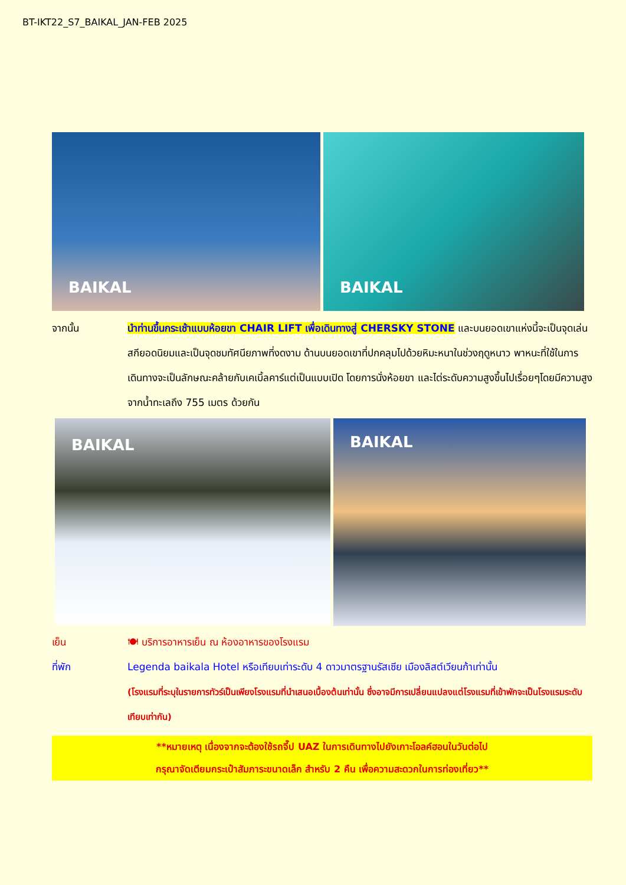BT-IKT22_S7_BAIKAL_JAN-FEB 2025
BAIKAL
BAIKAL
จากนั้น นำท่านขึ้นกระเช้าแบบห้อยขา CHAIR LIFT เพื่อเดินทางสู่ CHERSKY STONE และบนยอดเขาแห่งนี้จะเป็นจุดเล่นสกียอดนิยมและเป็นจุดชมทัศนียภาพที่งดงาม ด้านบนยอดเขาที่ปกคลุมไปด้วยหิมะหนาในช่วงฤดูหนาว พาหนะที่ใช้ในการเดินทางจะเป็นลักษณะคล้ายกับเคเบิ้ลคาร์แต่เป็นแบบเปิด โดยการนั่งห้อยขา และไต่ระดับความสูงขึ้นไปเรื่อยๆโดยมีความสูงจากน้ำทะเลถึง 755 เมตร ด้วยกัน
BAIKAL
BAIKAL
เย็น 🍽 บริการอาหารเย็น ณ ห้องอาหารของโรงแรม
ที่พัก Legenda baikala Hotel หรือเทียบเท่าระดับ 4 ดาวมาตรฐานรัสเซีย เมืองลิสต์เวียนก้าเท่านั้น
(โรงแรมที่ระบุในรายการทัวร์เป็นเพียงโรงแรมที่นำเสนอเบื้องต้นเท่านั้น ซึ่งอาจมีการเปลี่ยนแปลงแต่โรงแรมที่เข้าพักจะเป็นโรงแรมระดับเทียบเท่ากัน)
**หมายเหตุ เนื่องจากจะต้องใช้รถจี๊ป UAZ ในการเดินทางไปยังเกาะโอลค์ฮอนในวันต่อไป
กรุณาจัดเตียมกระเป๋าสัมภาระขนาดเล็ก สำหรับ 2 คืน เพื่อความสะดวกในการท่องเที่ยว**